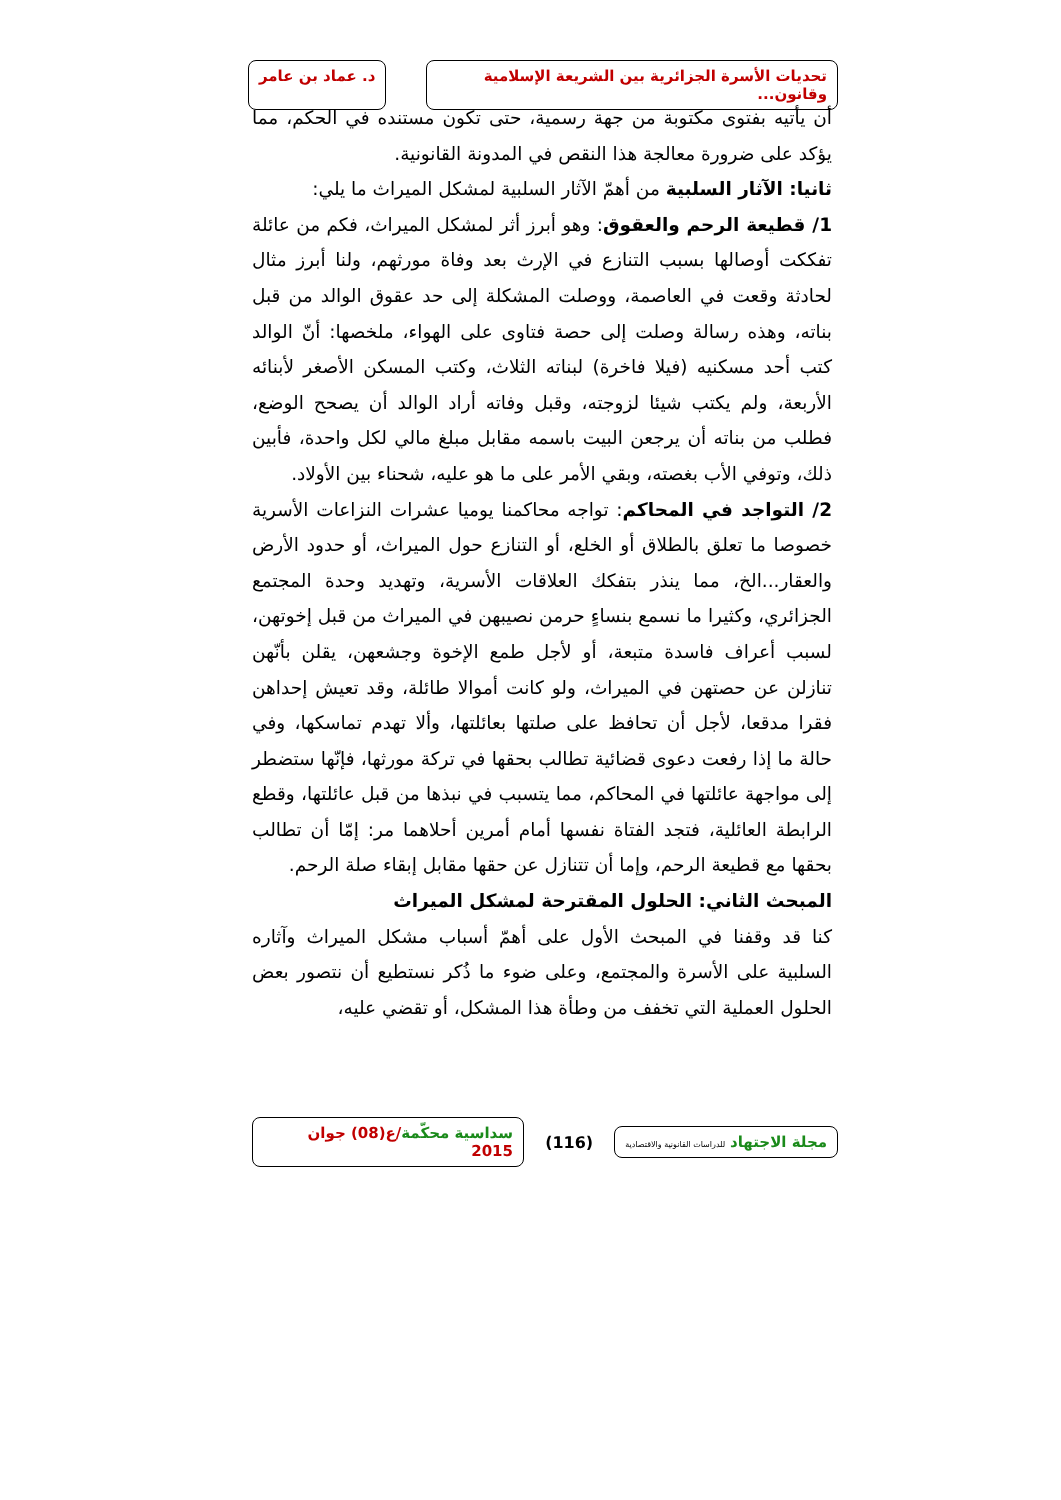تحديات الأسرة الجزائرية بين الشريعة الإسلامية وقانون...
د. عماد بن عامر
أن يأتيه بفتوى مكتوبة من جهة رسمية، حتى تكون مستنده في الحكم، مما يؤكد على ضرورة معالجة هذا النقص في المدونة القانونية.
ثانيا: الآثار السلبية من أهمّ الآثار السلبية لمشكل الميراث ما يلي:
1/ قطيعة الرحم والعقوق: وهو أبرز أثر لمشكل الميراث، فكم من عائلة تفككت أوصالها بسبب التنازع في الإرث بعد وفاة مورثهم، ولنا أبرز مثال لحادثة وقعت في العاصمة، ووصلت المشكلة إلى حد عقوق الوالد من قبل بناته، وهذه رسالة وصلت إلى حصة فتاوى على الهواء، ملخصها: أنّ الوالد كتب أحد مسكنيه (فيلا فاخرة) لبناته الثلاث، وكتب المسكن الأصغر لأبنائه الأربعة، ولم يكتب شيئا لزوجته، وقبل وفاته أراد الوالد أن يصحح الوضع، فطلب من بناته أن يرجعن البيت باسمه مقابل مبلغ مالي لكل واحدة، فأبين ذلك، وتوفي الأب بغصته، وبقي الأمر على ما هو عليه، شحناء بين الأولاد.
2/ التواجد في المحاكم: تواجه محاكمنا يوميا عشرات النزاعات الأسرية خصوصا ما تعلق بالطلاق أو الخلع، أو التنازع حول الميراث، أو حدود الأرض والعقار...الخ، مما ينذر بتفكك العلاقات الأسرية، وتهديد وحدة المجتمع الجزائري، وكثيرا ما نسمع بنساءٍ حرمن نصيبهن في الميراث من قبل إخوتهن، لسبب أعراف فاسدة متبعة، أو لأجل طمع الإخوة وجشعهن، يقلن بأنّهن تنازلن عن حصتهن في الميراث، ولو كانت أموالا طائلة، وقد تعيش إحداهن فقرا مدقعا، لأجل أن تحافظ على صلتها بعائلتها، وألا تهدم تماسكها، وفي حالة ما إذا رفعت دعوى قضائية تطالب بحقها في تركة مورثها، فإنّها ستضطر إلى مواجهة عائلتها في المحاكم، مما يتسبب في نبذها من قبل عائلتها، وقطع الرابطة العائلية، فتجد الفتاة نفسها أمام أمرين أحلاهما مر: إمّا أن تطالب بحقها مع قطيعة الرحم، وإما أن تتنازل عن حقها مقابل إبقاء صلة الرحم.
المبحث الثاني: الحلول المقترحة لمشكل الميراث
كنا قد وقفنا في المبحث الأول على أهمّ أسباب مشكل الميراث وآثاره السلبية على الأسرة والمجتمع، وعلى ضوء ما ذُكر نستطيع أن نتصور بعض الحلول العملية التي تخفف من وطأة هذا المشكل، أو تقضي عليه،
مجلة الاجتهاد للدراسات القانونية والاقتصادية
(116)
سداسية محكّمة/ع(08) جوان 2015